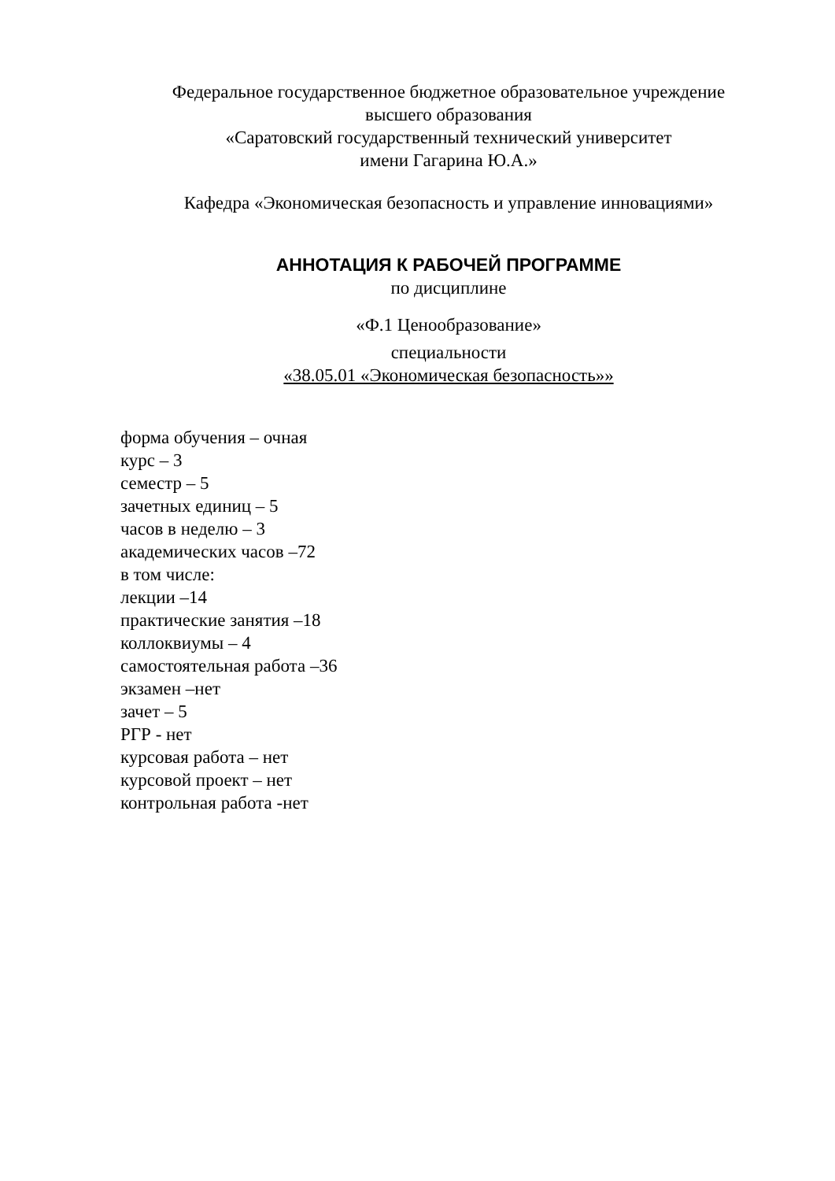Федеральное государственное бюджетное образовательное учреждение
высшего образования
«Саратовский государственный технический университет
имени Гагарина Ю.А.»
Кафедра «Экономическая безопасность и управление инновациями»
АННОТАЦИЯ К РАБОЧЕЙ ПРОГРАММЕ
по дисциплине
«Ф.1 Ценообразование»
специальности
«38.05.01 «Экономическая безопасность»»
форма обучения – очная
курс – 3
семестр – 5
зачетных единиц – 5
часов в неделю – 3
академических часов –72
в том числе:
лекции –14
практические занятия –18
коллоквиумы – 4
самостоятельная работа –36
экзамен –нет
зачет – 5
РГР - нет
курсовая работа – нет
курсовой проект – нет
контрольная работа -нет